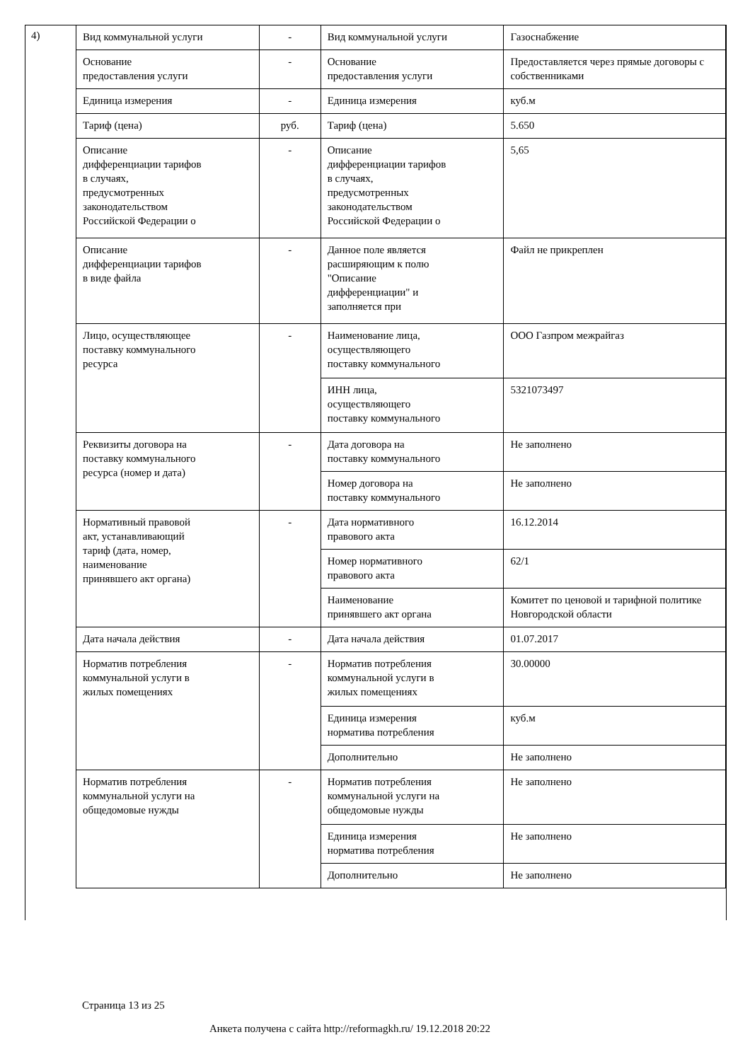4)
| Вид коммунальной услуги | - | Вид коммунальной услуги | Газоснабжение |
| Основание предоставления услуги | - | Основание предоставления услуги | Предоставляется через прямые договоры с собственниками |
| Единица измерения | - | Единица измерения | куб.м |
| Тариф (цена) | руб. | Тариф (цена) | 5.650 |
| Описание дифференциации тарифов в случаях, предусмотренных законодательством Российской Федерации о | - | Описание дифференциации тарифов в случаях, предусмотренных законодательством Российской Федерации о | 5,65 |
| Описание дифференциации тарифов в виде файла | - | Данное поле является расширяющим к полю "Описание дифференциации" и заполняется при | Файл не прикреплен |
| Лицо, осуществляющее поставку коммунального ресурса | - | Наименование лица, осуществляющего поставку коммунального | ООО Газпром межрайгаз |
| | | ИНН лица, осуществляющего поставку коммунального | 5321073497 |
| Реквизиты договора на поставку коммунального ресурса (номер и дата) | - | Дата договора на поставку коммунального | Не заполнено |
| | | Номер договора на поставку коммунального | Не заполнено |
| Нормативный правовой акт, устанавливающий тариф (дата, номер, наименование принявшего акт органа) | - | Дата нормативного правового акта | 16.12.2014 |
| | | Номер нормативного правового акта | 62/1 |
| | | Наименование принявшего акт органа | Комитет по ценовой и тарифной политике Новгородской области |
| Дата начала действия | - | Дата начала действия | 01.07.2017 |
| Норматив потребления коммунальной услуги в жилых помещениях | - | Норматив потребления коммунальной услуги в жилых помещениях | 30.00000 |
| | | Единица измерения норматива потребления | куб.м |
| | | Дополнительно | Не заполнено |
| Норматив потребления коммунальной услуги на общедомовые нужды | - | Норматив потребления коммунальной услуги на общедомовые нужды | Не заполнено |
| | | Единица измерения норматива потребления | Не заполнено |
| | | Дополнительно | Не заполнено |
Страница 13 из 25
Анкета получена с сайта http://reformagkh.ru/ 19.12.2018 20:22